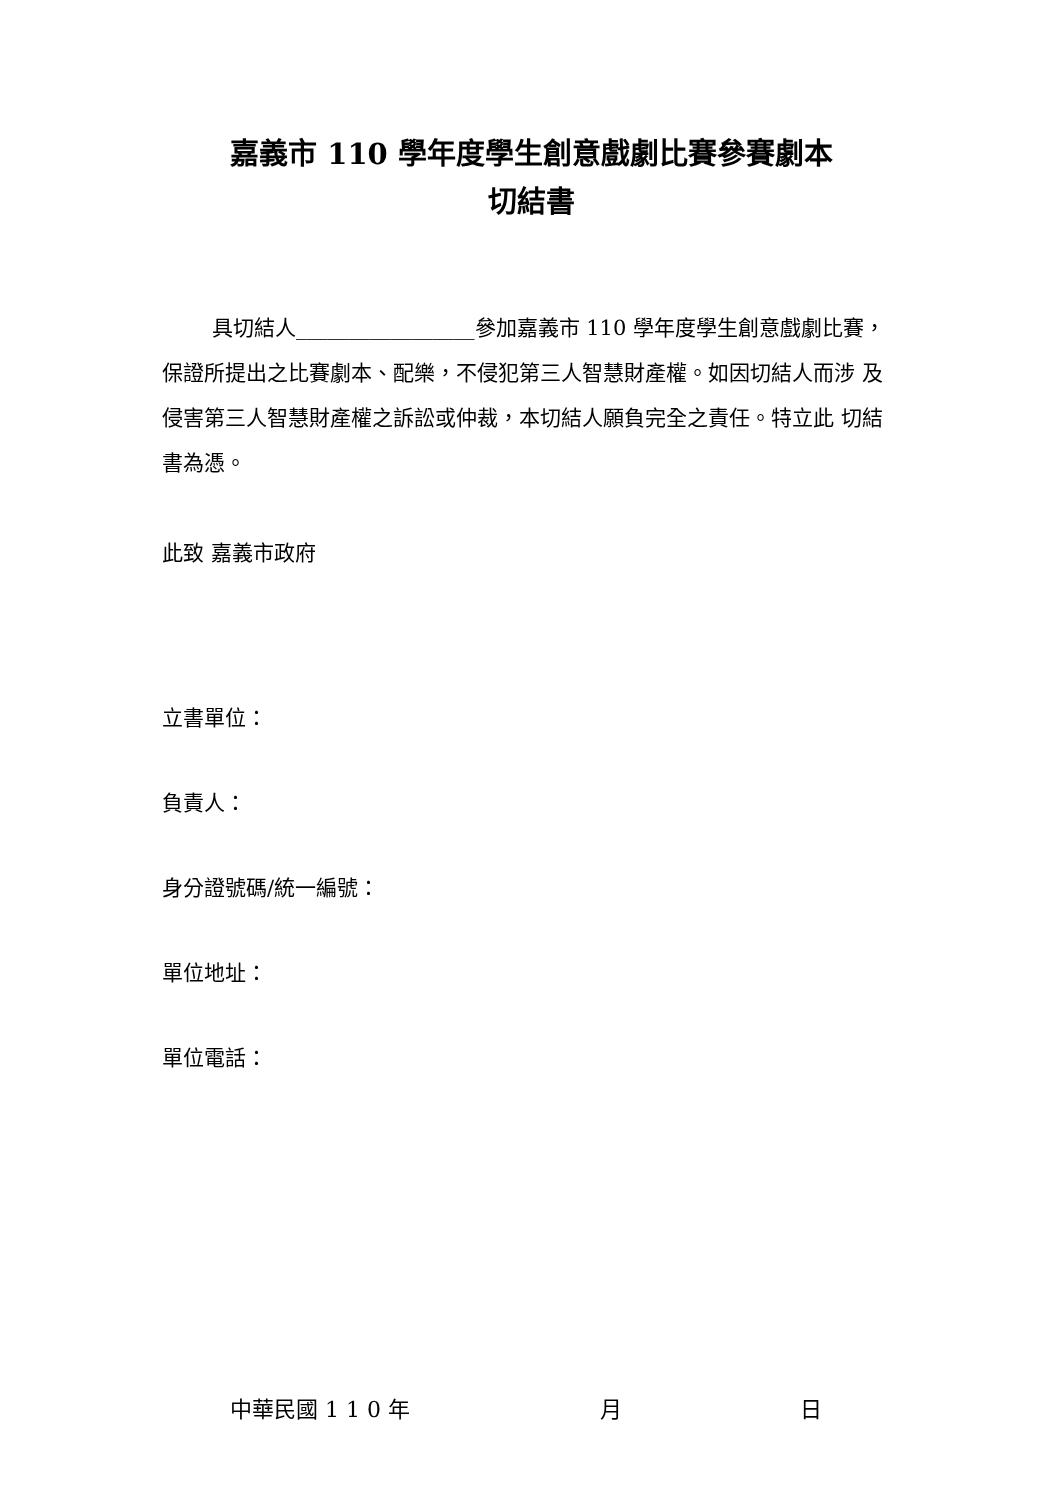嘉義市 110 學年度學生創意戲劇比賽參賽劇本
切結書
具切結人_________________參加嘉義市 110 學年度學生創意戲劇比賽， 保證所提出之比賽劇本、配樂，不侵犯第三人智慧財產權。如因切結人而涉 及侵害第三人智慧財產權之訴訟或仲裁，本切結人願負完全之責任。特立此 切結書為憑。
此致 嘉義市政府
立書單位：
負責人：
身分證號碼/統一編號：
單位地址：
單位電話：
中華民國 1 1 0 年 月 日